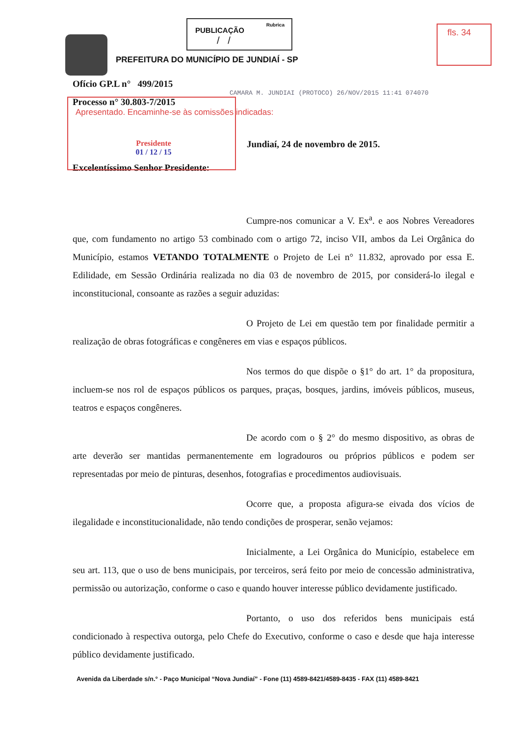PUBLICAÇÃO Rubrica
/ /
fls. 34
PREFEITURA DO MUNICÍPIO DE JUNDIAÍ - SP
Ofício GP.L n° 499/2015
CAMARA M. JUNDIAI (PROTOCO) 26/NOV/2015 11:41 074070
Processo n° 30.803-7/2015
Apresentado. Encaminhe-se às comissões indicadas:
Presidente
01 / 12 / 15
Jundiaí, 24 de novembro de 2015.
Excelentíssimo Senhor Presidente:
Cumpre-nos comunicar a V. Ex<sup>a</sup>. e aos Nobres Vereadores que, com fundamento no artigo 53 combinado com o artigo 72, inciso VII, ambos da Lei Orgânica do Município, estamos VETANDO TOTALMENTE o Projeto de Lei n° 11.832, aprovado por essa E. Edilidade, em Sessão Ordinária realizada no dia 03 de novembro de 2015, por considerá-lo ilegal e inconstitucional, consoante as razões a seguir aduzidas:
O Projeto de Lei em questão tem por finalidade permitir a realização de obras fotográficas e congêneres em vias e espaços públicos.
Nos termos do que dispõe o §1° do art. 1° da propositura, incluem-se nos rol de espaços públicos os parques, praças, bosques, jardins, imóveis públicos, museus, teatros e espaços congêneres.
De acordo com o § 2° do mesmo dispositivo, as obras de arte deverão ser mantidas permanentemente em logradouros ou próprios públicos e podem ser representadas por meio de pinturas, desenhos, fotografias e procedimentos audiovisuais.
Ocorre que, a proposta afigura-se eivada dos vícios de ilegalidade e inconstitucionalidade, não tendo condições de prosperar, senão vejamos:
Inicialmente, a Lei Orgânica do Município, estabelece em seu art. 113, que o uso de bens municipais, por terceiros, será feito por meio de concessão administrativa, permissão ou autorização, conforme o caso e quando houver interesse público devidamente justificado.
Portanto, o uso dos referidos bens municipais está condicionado à respectiva outorga, pelo Chefe do Executivo, conforme o caso e desde que haja interesse público devidamente justificado.
Avenida da Liberdade s/n.° - Paço Municipal “Nova Jundiaí” - Fone (11) 4589-8421/4589-8435 - FAX (11) 4589-8421